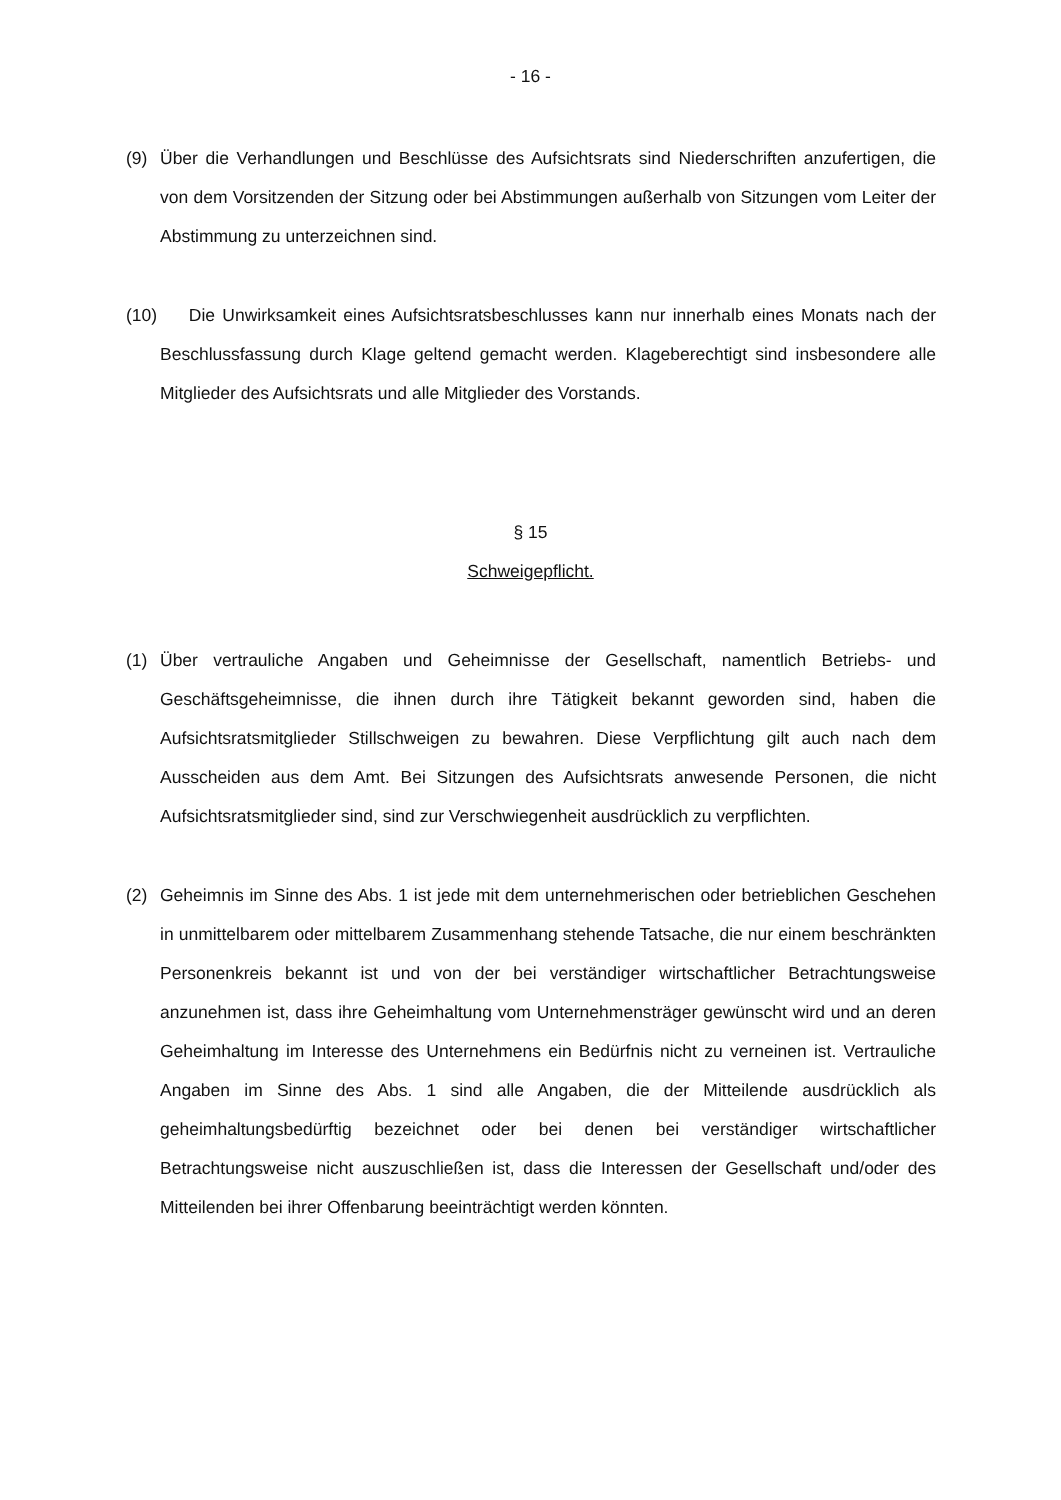- 16 -
(9) Über die Verhandlungen und Beschlüsse des Aufsichtsrats sind Niederschriften anzufertigen, die von dem Vorsitzenden der Sitzung oder bei Abstimmungen außerhalb von Sitzungen vom Leiter der Abstimmung zu unterzeichnen sind.
(10)
Die Unwirksamkeit eines Aufsichtsratsbeschlusses kann nur innerhalb eines Monats nach der Beschlussfassung durch Klage geltend gemacht werden. Klageberechtigt sind insbesondere alle Mitglieder des Aufsichtsrats und alle Mitglieder des Vorstands.
§ 15
Schweigepflicht.
(1) Über vertrauliche Angaben und Geheimnisse der Gesellschaft, namentlich Betriebs- und Geschäftsgeheimnisse, die ihnen durch ihre Tätigkeit bekannt geworden sind, haben die Aufsichtsratsmitglieder Stillschweigen zu bewahren. Diese Verpflichtung gilt auch nach dem Ausscheiden aus dem Amt. Bei Sitzungen des Aufsichtsrats anwesende Personen, die nicht Aufsichtsratsmitglieder sind, sind zur Verschwiegenheit ausdrücklich zu verpflichten.
(2) Geheimnis im Sinne des Abs. 1 ist jede mit dem unternehmerischen oder betrieblichen Geschehen in unmittelbarem oder mittelbarem Zusammenhang stehende Tatsache, die nur einem beschränkten Personenkreis bekannt ist und von der bei verständiger wirtschaftlicher Betrachtungsweise anzunehmen ist, dass ihre Geheimhaltung vom Unternehmensträger gewünscht wird und an deren Geheimhaltung im Interesse des Unternehmens ein Bedürfnis nicht zu verneinen ist. Vertrauliche Angaben im Sinne des Abs. 1 sind alle Angaben, die der Mitteilende ausdrücklich als geheimhaltungsbedürftig bezeichnet oder bei denen bei verständiger wirtschaftlicher Betrachtungsweise nicht auszuschließen ist, dass die Interessen der Gesellschaft und/oder des Mitteilenden bei ihrer Offenbarung beeinträchtigt werden könnten.